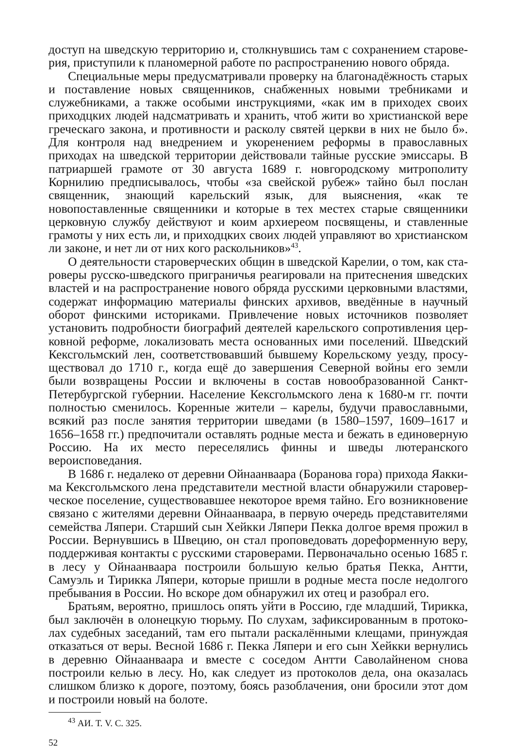доступ на шведскую территорию и, столкнувшись там с сохранением старове­рия, приступили к планомерной работе по распространению нового обряда.
Специальные меры предусматривали проверку на благонадёжность старых и поставление новых священников, снабженных новыми требниками и служеб­никами, а также особыми инструкциями, «как им в приходех своих приходцких людей надсматривать и хранить, чтоб жити во христианской вере греческаго закона, и противности и расколу святей церкви в них не было б». Для контроля над внедрением и укоренением реформы в православных приходах на шведской территории действовали тайные русские эмиссары. В патриаршей грамоте от 30 августа 1689 г. новгородскому митрополиту Корнилию предписывалось, чтобы «за свейской рубеж» тайно был послан священник, знающий карельский язык, для выяснения, «как те новопоставленные священники и которые в тех местех старые священники церковную службу действуют и коим архиереом посвящены, и ставленные грамоты у них есть ли, и приходцких своих людей управляют во христианском ли законе, и нет ли от них кого раскольников»<sup>43</sup>.
О деятельности староверческих общин в шведской Карелии, о том, как ста­роверы русско-шведского приграничья реагировали на притеснения шведских властей и на распространение нового обряда русскими церковными властями, содержат информацию материалы финских архивов, введённые в научный оборот финскими историками. Привлечение новых источников позволяет установить подробности биографий деятелей карельского сопротивления цер­ковной реформе, локализовать места основанных ими поселений. Шведский Кексгольмский лен, соответствовавший бывшему Корельскому уезду, просу­ществовал до 1710 г., когда ещё до завершения Северной войны его земли были возвращены России и включены в состав новообразованной Санкт-Петербург­ской губернии. Население Кексгольмского лена к 1680-м гг. почти полностью сменилось. Коренные жители – карелы, будучи православными, всякий раз после занятия территории шведами (в 1580–1597, 1609–1617 и 1656–1658 гг.) предпочитали оставлять родные места и бежать в единоверную Россию. На их место переселялись финны и шведы лютеранского вероисповедания.
В 1686 г. недалеко от деревни Ойнаанваара (Боранова гора) прихода Яакки­ма Кексгольмского лена представители местной власти обнаружили старовер­ческое поселение, существовавшее некоторое время тайно. Его возникновение связано с жителями деревни Ойнаанваара, в первую очередь представителями семейства Ляпери. Старший сын Хейкки Ляпери Пекка долгое время прожил в России. Вернувшись в Швецию, он стал проповедовать дореформенную веру, поддерживая контакты с русскими староверами. Первоначально осенью 1685 г. в лесу у Ойнаанваара построили большую келью братья Пекка, Антти, Самуэль и Тирикка Ляпери, которые пришли в родные места после недолгого пребыва­ния в России. Но вскоре дом обнаружил их отец и разобрал его.
Братьям, вероятно, пришлось опять уйти в Россию, где младший, Тирикка, был заключён в олонецкую тюрьму. По слухам, зафиксированным в протоко­лах судебных заседаний, там его пытали раскалёнными клещами, принуждая отказаться от веры. Весной 1686 г. Пекка Ляпери и его сын Хейкки вернулись в деревню Ойнаанваара и вместе с соседом Антти Саволайненом снова построи­ли келью в лесу. Но, как следует из протоколов дела, она оказалась слишком близко к дороге, поэтому, боясь разоблачения, они бросили этот дом и построи­ли новый на болоте.
<sup>43</sup> АИ. Т. V. С. 325.
52